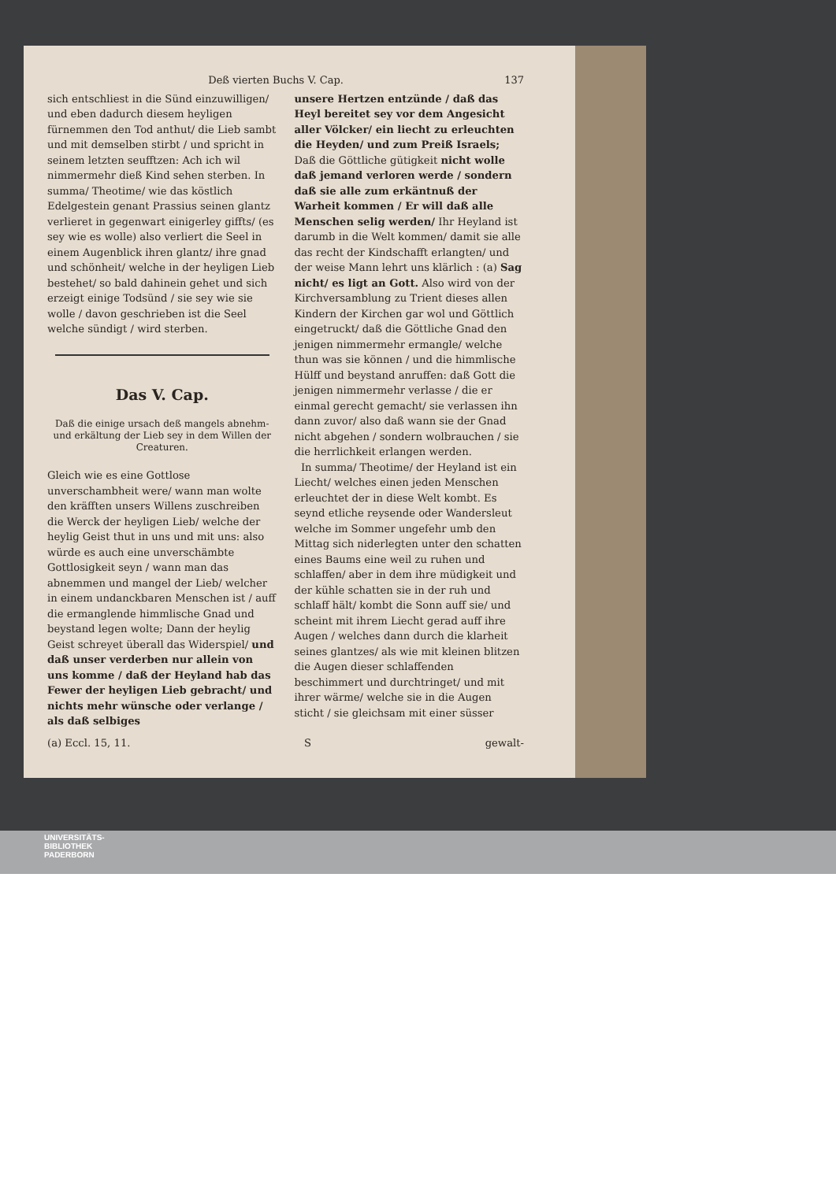Deß vierten Buchs V. Cap. 137
sich entschliest in die Sünd einzuwilligen/ und eben dadurch diesem heyligen fürnemmen den Tod anthut/ die Lieb sambt und mit demselben stirbt / und spricht in seinem letzten seufftzen: Ach ich wil nimmermehr dieß Kind sehen sterben. In summa/ Theotime/ wie das köstlich Edelgestein genant Prassius seinen glantz verlieret in gegenwart einigerley giffts/ (es sey wie es wolle) also verliert die Seel in einem Augenblick ihren glantz/ ihre gnad und schönheit/ welche in der heyligen Lieb bestehet/ so bald dahinein gehet und sich erzeigt einige Todsünd / sie sey wie sie wolle / davon geschrieben ist die Seel welche sündigt / wird sterben.
Das V. Cap.
Daß die einige ursach deß mangels abnehm- und erkältung der Lieb sey in dem Willen der Creaturen.
Gleich wie es eine Gottlose unverschambheit were/ wann man wolte den kräfften unsers Willens zuschreiben die Werck der heyligen Lieb/ welche der heylig Geist thut in uns und mit uns: also würde es auch eine unverschämbte Gottlosigkeit seyn / wann man das abnemmen und mangel der Lieb/ welcher in einem undanckbaren Menschen ist / auff die ermanglende himmlische Gnad und beystand legen wolte; Dann der heylig Geist schreyet überall das Widerspiel/ und daß unser verderben nur allein von uns komme / daß der Heyland hab das Fewer der heyligen Lieb gebracht/ und nichts mehr wünsche oder verlange / als daß selbiges
unsere Hertzen entzünde / daß das Heyl bereitet sey vor dem Angesicht aller Völcker/ ein liecht zu erleuchten die Heyden/ und zum Preiß Israels; Daß die Göttliche gütigkeit nicht wolle daß jemand verloren werde / sondern daß sie alle zum erkäntnuß der Warheit kommen / Er will daß alle Menschen selig werden/ Ihr Heyland ist darumb in die Welt kommen/ damit sie alle das recht der Kindschafft erlangten/ und der weise Mann lehrt uns klärlich : (a) Sag nicht/ es ligt an Gott. Also wird von der Kirchversamblung zu Trient dieses allen Kindern der Kirchen gar wol und Göttlich eingetruckt/ daß die Göttliche Gnad den jenigen nimmermehr ermangle/ welche thun was sie können / und die himmlische Hülff und beystand anruffen: daß Gott die jenigen nimmermehr verlasse / die er einmal gerecht gemacht/ sie verlassen ihn dann zuvor/ also daß wann sie der Gnad nicht abgehen / sondern wolbrauchen / sie die herrlichkeit erlangen werden.
In summa/ Theotime/ der Heyland ist ein Liecht/ welches einen jeden Menschen erleuchtet der in diese Welt kombt. Es seynd etliche reysende oder Wandersleut welche im Sommer ungefehr umb den Mittag sich niderlegten unter den schatten eines Baums eine weil zu ruhen und schlaffen/ aber in dem ihre müdigkeit und der kühle schatten sie in der ruh und schlaff hält/ kombt die Sonn auff sie/ und scheint mit ihrem Liecht gerad auff ihre Augen / welches dann durch die klarheit seines glantzes/ als wie mit kleinen blitzen die Augen dieser schlaffenden beschimmert und durchtringet/ und mit ihrer wärme/ welche sie in die Augen sticht / sie gleichsam mit einer süsser
(a) Eccl. 15, 11. S gewalt-
UNIVERSITÄTS-
BIBLIOTHEK
PADERBORN